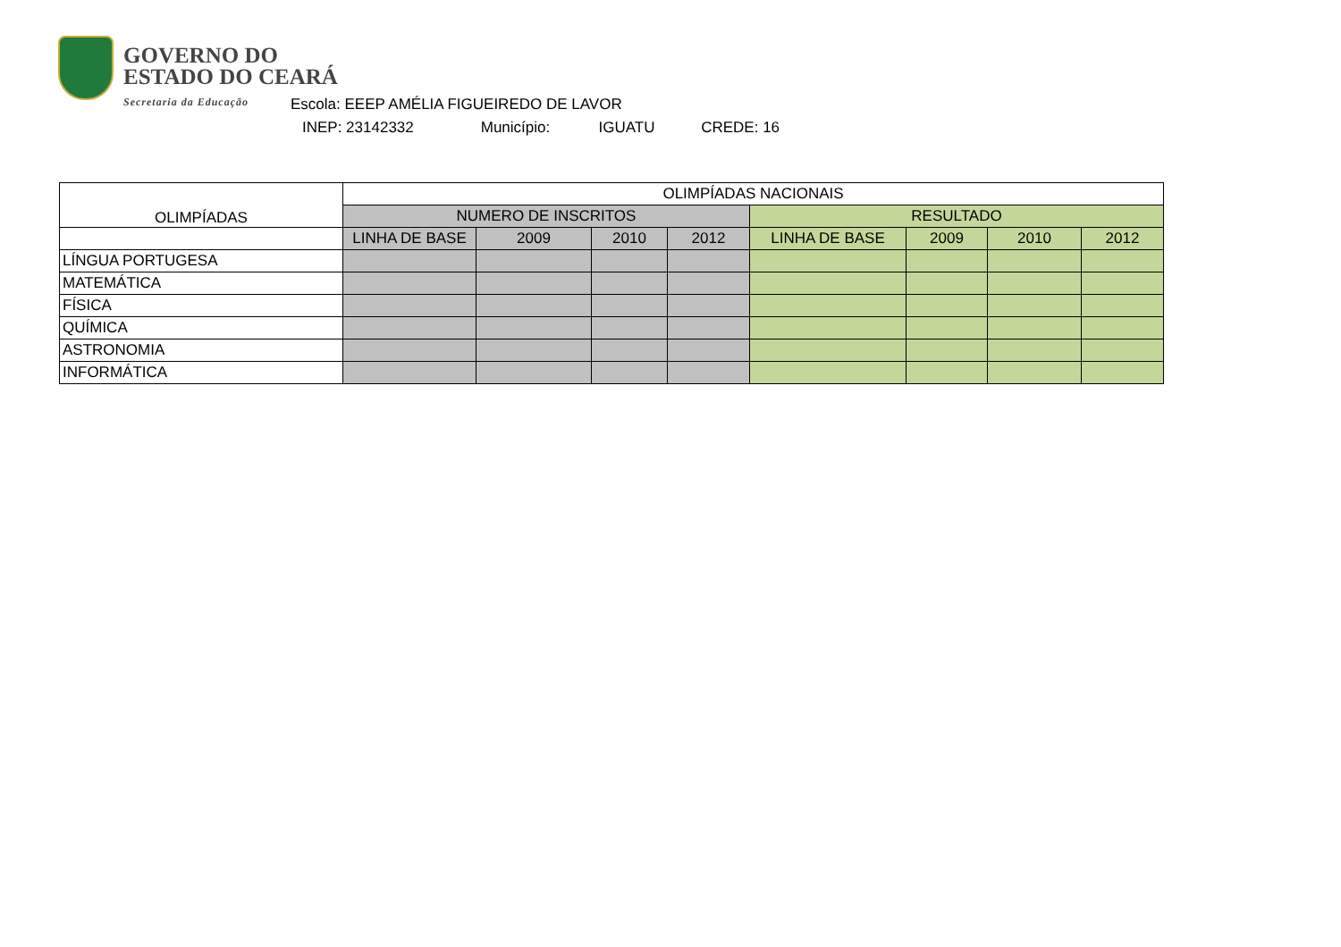GOVERNO DO
ESTADO DO CEARÁ
Secretaria da Educação
Escola: EEEP AMÉLIA FIGUEIREDO DE LAVOR
INEP: 23142332 Município: IGUATU CREDE: 16
| OLIMPÍADAS | OLIMPÍADAS NACIONAIS | | | | | | | |
| --- | --- | --- | --- | --- | --- | --- | --- | --- |
| | NUMERO DE INSCRITOS | | | | RESULTADO | | | |
| | LINHA DE BASE | 2009 | 2010 | 2012 | LINHA DE BASE | 2009 | 2010 | 2012 |
| LÍNGUA PORTUGESA | | | | | | | | |
| MATEMÁTICA | | | | | | | | |
| FÍSICA | | | | | | | | |
| QUÍMICA | | | | | | | | |
| ASTRONOMIA | | | | | | | | |
| INFORMÁTICA | | | | | | | | |